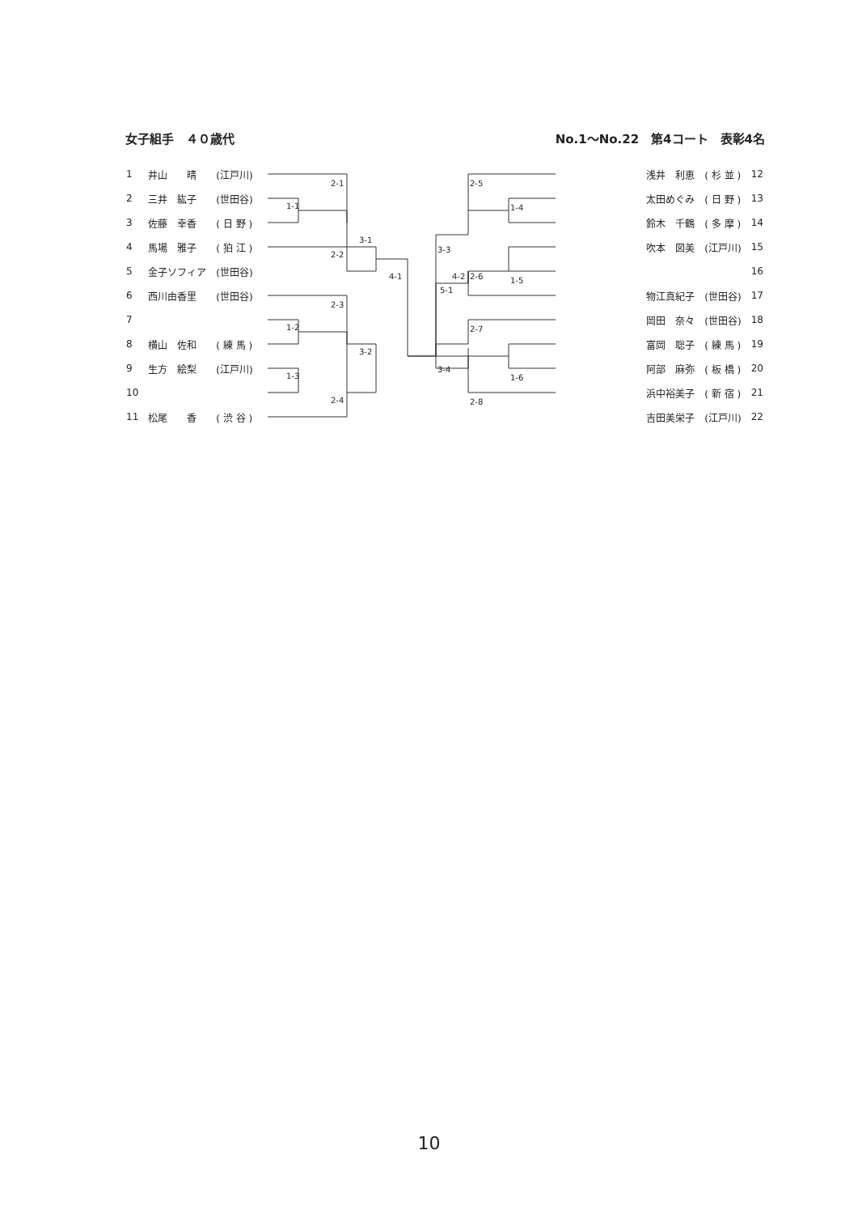女子組手　４０歳代 No.1～No.22　第4コート　表彰4名
| 1 | 井山 晴 | (江戸川) |
| 2 | 三井 紘子 | (世田谷) |
| 3 | 佐藤 幸香 | ( 日 野 ) |
| 4 | 馬場 雅子 | ( 狛 江 ) |
| 5 | 金子ソフィア | (世田谷) |
| 6 | 西川由香里 | (世田谷) |
| 7 | | |
| 8 | 横山 佐和 | ( 練 馬 ) |
| 9 | 生方 絵梨 | (江戸川) |
| 10 | | |
| 11 | 松尾 香 | ( 渋 谷 ) |
2-1
1-1
3-1
2-2
4-1
2-3
1-2
3-2
1-3
2-4
5-1
4-2
2-5
1-4
3-3
1-5
2-6
2-7
3-4
1-6
2-8
| 浅井 利恵 | ( 杉 並 ) | 12 |
| 太田めぐみ | ( 日 野 ) | 13 |
| 鈴木 千鶴 | ( 多 摩 ) | 14 |
| 吹本 図美 | (江戸川) | 15 |
| | | 16 |
| 物江真紀子 | (世田谷) | 17 |
| 岡田 奈々 | (世田谷) | 18 |
| 富岡 聡子 | ( 練 馬 ) | 19 |
| 阿部 麻弥 | ( 板 橋 ) | 20 |
| 浜中裕美子 | ( 新 宿 ) | 21 |
| 吉田美栄子 | (江戸川) | 22 |
10